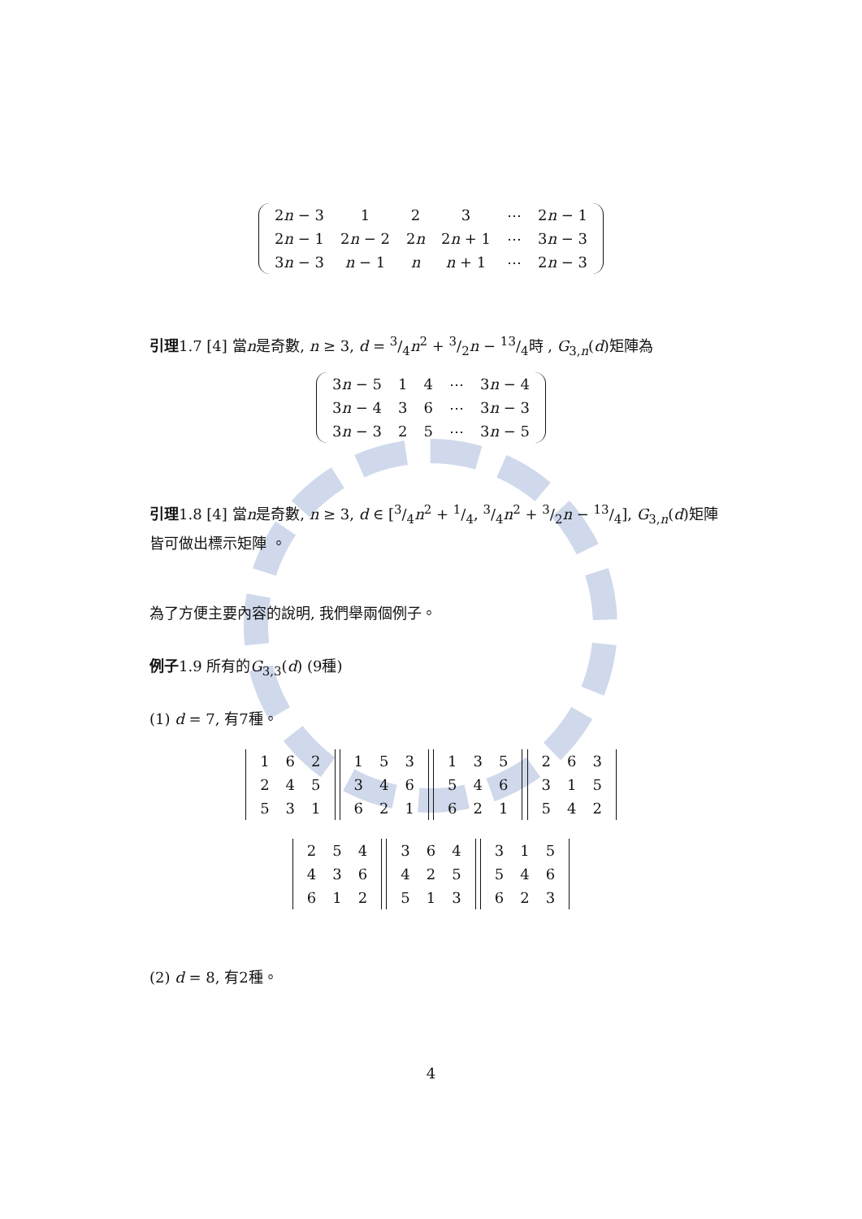| 2 n − 3 | 1 | 2 | 3 | ⋯ | 2 n − 1 |
| 2 n − 1 | 2 n − 2 | 2 n | 2 n + 1 | ⋯ | 3 n − 3 |
| 3 n − 3 | n − 1 | n | n + 1 | ⋯ | 2 n − 3 |
引理1.7 [4] 當n是奇數, n ≥ 3, d = 3/4n<sup>2</sup> + 3/2n − 13/4時 , G<sub>3,n</sub>(d)矩陣為
| 3 n − 5 | 1 | 4 | ⋯ | 3 n − 4 |
| 3 n − 4 | 3 | 6 | ⋯ | 3 n − 3 |
| 3 n − 3 | 2 | 5 | ⋯ | 3 n − 5 |
引理1.8 [4] 當n是奇數, n ≥ 3, d ∈ [3/4n<sup>2</sup> + 1/4, 3/4n<sup>2</sup> + 3/2n − 13/4], G<sub>3,n</sub>(d)矩陣皆可做出標示矩陣 。
為了方便主要內容的說明, 我們舉兩個例子。
例子1.9 所有的G<sub>3,3</sub>(d) (9種)
(1) d = 7, 有7種。
| 1 | 6 | 2 |
| 2 | 4 | 5 |
| 5 | 3 | 1 |
| 1 | 5 | 3 |
| 3 | 4 | 6 |
| 6 | 2 | 1 |
| 1 | 3 | 5 |
| 5 | 4 | 6 |
| 6 | 2 | 1 |
| 2 | 6 | 3 |
| 3 | 1 | 5 |
| 5 | 4 | 2 |
| 2 | 5 | 4 |
| 4 | 3 | 6 |
| 6 | 1 | 2 |
| 3 | 6 | 4 |
| 4 | 2 | 5 |
| 5 | 1 | 3 |
| 3 | 1 | 5 |
| 5 | 4 | 6 |
| 6 | 2 | 3 |
(2) d = 8, 有2種。
4